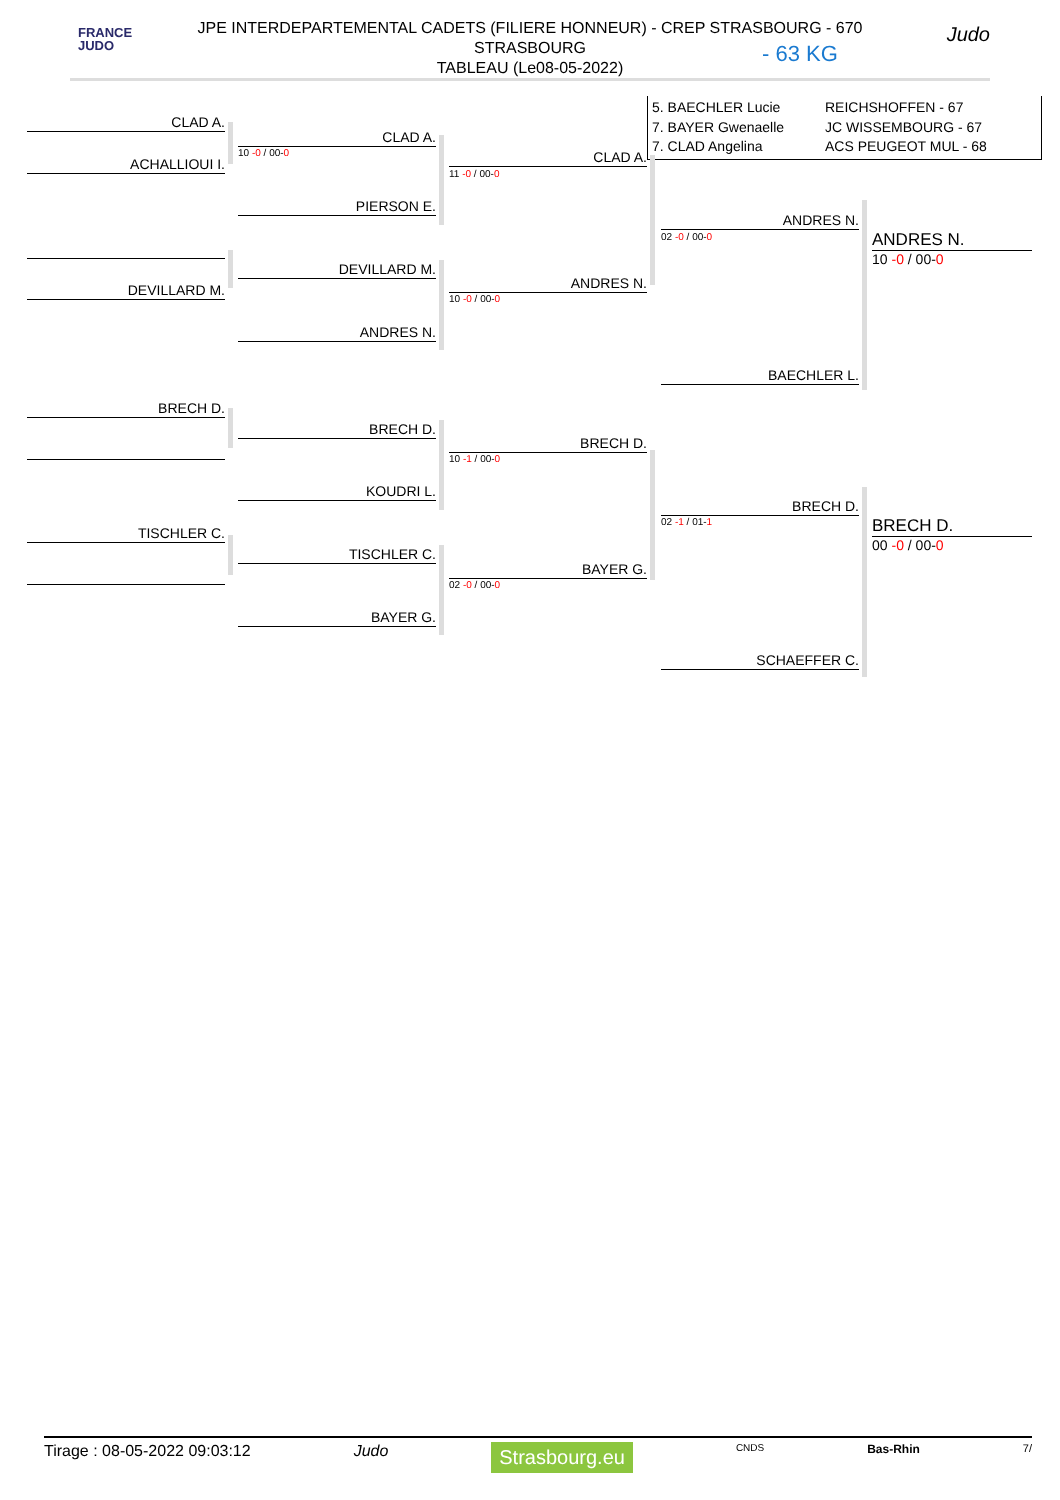FRANCE
JUDO
JPE INTERDEPARTEMENTAL CADETS (FILIERE HONNEUR) - CREP STRASBOURG - 670
STRASBOURG
TABLEAU (Le08-05-2022)
- 63 KG
Judo
| 5. BAECHLER Lucie | REICHSHOFFEN - 67 |
| 7. BAYER Gwenaelle | JC WISSEMBOURG - 67 |
| 7. CLAD Angelina | ACS PEUGEOT MUL - 68 |
CLAD A.
ACHALLIOUI I.
DEVILLARD M.
BRECH D.
TISCHLER C.
CLAD A.
10 -0 / 00-0
PIERSON E.
DEVILLARD M.
ANDRES N.
BRECH D.
KOUDRI L.
TISCHLER C.
BAYER G.
CLAD A.
11 -0 / 00-0
ANDRES N.
10 -0 / 00-0
BRECH D.
10 -1 / 00-0
BAYER G.
02 -0 / 00-0
ANDRES N.
02 -0 / 00-0
BAECHLER L.
BRECH D.
02 -1 / 01-1
SCHAEFFER C.
ANDRES N.
10 -0 / 00-0
BRECH D.
00 -0 / 00-0
Tirage : 08-05-2022 09:03:12 Judo Strasbourg.eu CNDS Bas-Rhin 7/